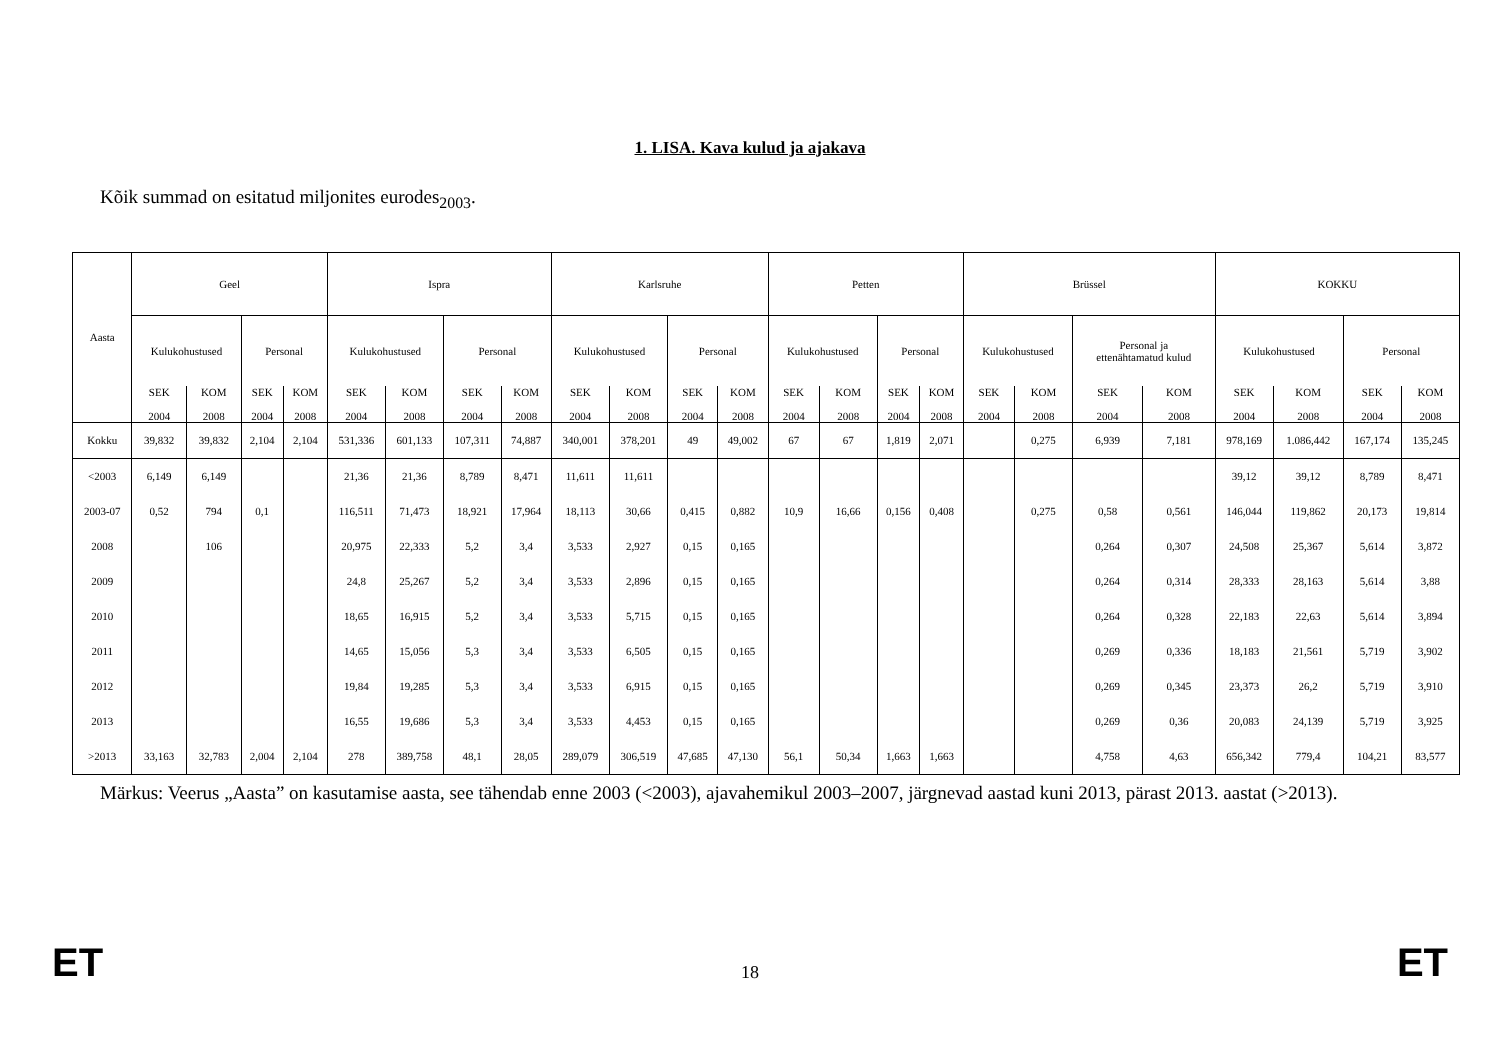1. LISA. Kava kulud ja ajakava
Kõik summad on esitatud miljonites eurodes<sub>2003</sub>.
| Aasta | Geel | | | | Ispra | | | | Karlsruhe | | | | Petten | | | | Brüssel | | | | KOKKU | | | |
| --- | --- | --- | --- | --- | --- | --- | --- | --- | --- | --- | --- | --- | --- | --- | --- | --- | --- | --- | --- | --- | --- | --- | --- | --- |
| | Kulukohustused | | Personal | | Kulukohustused | | Personal | | Kulukohustused | | Personal | | Kulukohustused | | Personal | | Kulukohustused | | Personal ja ettenähtamatud kulud | | Kulukohustused | | Personal | |
| | SEK 2004 | KOM 2008 | SEK 2004 | KOM 2008 | SEK 2004 | KOM 2008 | SEK 2004 | KOM 2008 | SEK 2004 | KOM 2008 | SEK 2004 | KOM 2008 | SEK 2004 | KOM 2008 | SEK 2004 | KOM 2008 | SEK 2004 | KOM 2008 | SEK 2004 | KOM 2008 | SEK 2004 | KOM 2008 | SEK 2004 | KOM 2008 |
| Kokku | 39,832 | 39,832 | 2,104 | 2,104 | 531,336 | 601,133 | 107,311 | 74,887 | 340,001 | 378,201 | 49 | 49,002 | 67 | 67 | 1,819 | 2,071 | | 0,275 | 6,939 | 7,181 | 978,169 | 1.086,442 | 167,174 | 135,245 |
| <2003 | 6,149 | 6,149 | | | 21,36 | 21,36 | 8,789 | 8,471 | 11,611 | 11,611 | | | | | | | | | | | 39,12 | 39,12 | 8,789 | 8,471 |
| 2003-07 | 0,52 | 794 | 0,1 | | 116,511 | 71,473 | 18,921 | 17,964 | 18,113 | 30,66 | 0,415 | 0,882 | 10,9 | 16,66 | 0,156 | 0,408 | | 0,275 | 0,58 | 0,561 | 146,044 | 119,862 | 20,173 | 19,814 |
| 2008 | | 106 | | | 20,975 | 22,333 | 5,2 | 3,4 | 3,533 | 2,927 | 0,15 | 0,165 | | | | | | | 0,264 | 0,307 | 24,508 | 25,367 | 5,614 | 3,872 |
| 2009 | | | | | 24,8 | 25,267 | 5,2 | 3,4 | 3,533 | 2,896 | 0,15 | 0,165 | | | | | | | 0,264 | 0,314 | 28,333 | 28,163 | 5,614 | 3,88 |
| 2010 | | | | | 18,65 | 16,915 | 5,2 | 3,4 | 3,533 | 5,715 | 0,15 | 0,165 | | | | | | | 0,264 | 0,328 | 22,183 | 22,63 | 5,614 | 3,894 |
| 2011 | | | | | 14,65 | 15,056 | 5,3 | 3,4 | 3,533 | 6,505 | 0,15 | 0,165 | | | | | | | 0,269 | 0,336 | 18,183 | 21,561 | 5,719 | 3,902 |
| 2012 | | | | | 19,84 | 19,285 | 5,3 | 3,4 | 3,533 | 6,915 | 0,15 | 0,165 | | | | | | | 0,269 | 0,345 | 23,373 | 26,2 | 5,719 | 3,910 |
| 2013 | | | | | 16,55 | 19,686 | 5,3 | 3,4 | 3,533 | 4,453 | 0,15 | 0,165 | | | | | | | 0,269 | 0,36 | 20,083 | 24,139 | 5,719 | 3,925 |
| >2013 | 33,163 | 32,783 | 2,004 | 2,104 | 278 | 389,758 | 48,1 | 28,05 | 289,079 | 306,519 | 47,685 | 47,130 | 56,1 | 50,34 | 1,663 | 1,663 | | | 4,758 | 4,63 | 656,342 | 779,4 | 104,21 | 83,577 |
Märkus: Veerus „Aasta” on kasutamise aasta, see tähendab enne 2003 (<2003), ajavahemikul 2003–2007, järgnevad aastad kuni 2013, pärast 2013. aastat (>2013).
ET 18 ET